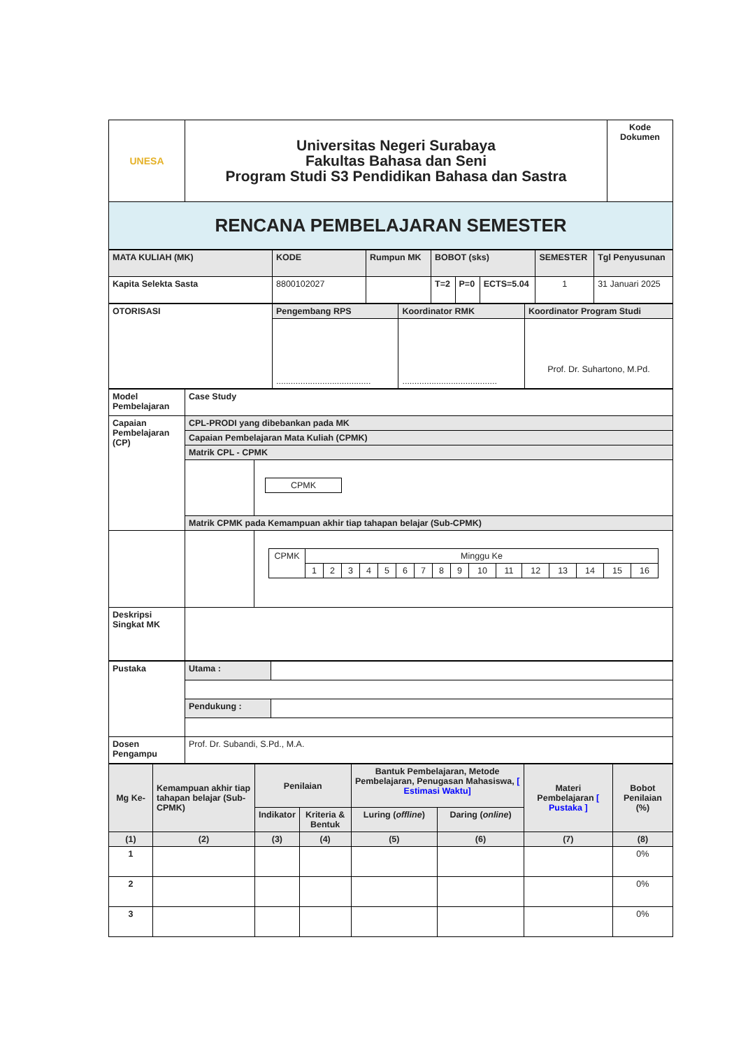| UNESA | Universitas Negeri Surabaya Fakultas Bahasa dan Seni Program Studi S3 Pendidikan Bahasa dan Sastra | Kode Dokumen |
| RENCANA PEMBELAJARAN SEMESTER | | |
| MATA KULIAH (MK) | KODE | Rumpun MK | BOBOT (sks) | | | SEMESTER | Tgl Penyusunan |
| Kapita Selekta Sasta | 8800102027 | | T=2 | P=0 | ECTS=5.04 | 1 | 31 Januari 2025 |
| OTORISASI | Pengembang RPS | Koordinator RMK | Koordinator Program Studi |
| | ....................................... | ....................................... | Prof. Dr. Suhartono, M.Pd. |
| Model Pembelajaran | Case Study | |
| Capaian Pembelajaran (CP) | CPL-PRODI yang dibebankan pada MK | |
| | Capaian Pembelajaran Mata Kuliah (CPMK) | |
| | Matrik CPL - CPMK | |
| | | / CPMK / |
| | Matrik CPMK pada Kemampuan akhir tiap tahapan belajar (Sub-CPMK) | |
| | | / CPMK / Minggu Ke / / / / / / / / / / / / / / / / / / 1 / 2 / 3 / 4 / 5 / 6 / 7 / 8 / 9 / 10 / 11 / 12 / 13 / 14 / 15 / 16 / |
| Deskripsi Singkat MK | | |
| Pustaka | Utama : | |
| | Pendukung : | |
| Dosen Pengampu | Prof. Dr. Subandi, S.Pd., M.A. | |
| Mg Ke- | Kemampuan akhir tiap tahapan belajar (Sub-CPMK) | Penilaian | | Bantuk Pembelajaran, Metode Pembelajaran, Penugasan Mahasiswa, [ Estimasi Waktu] | | Materi Pembelajaran [ Pustaka ] | Bobot Penilaian (%) |
| --- | --- | --- | --- | --- | --- | --- | --- |
| | | Indikator | Kriteria & Bentuk | Luring ( offline ) | Daring ( online ) | | |
| (1) | (2) | (3) | (4) | (5) | (6) | (7) | (8) |
| 1 | | | | | | | 0% |
| 2 | | | | | | | 0% |
| 3 | | | | | | | 0% |